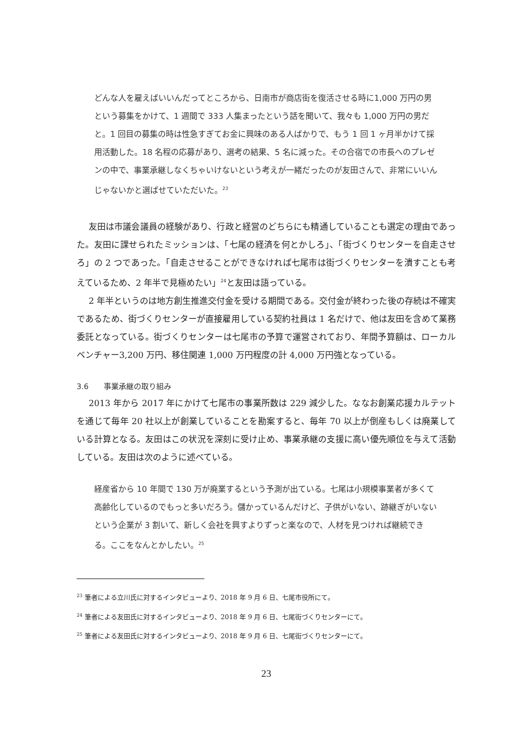どんな人を雇えばいいんだってところから、日南市が商店街を復活させる時に1,000 万円の男という募集をかけて、1 週間で 333 人集まったという話を聞いて、我々も 1,000 万円の男だと。1 回目の募集の時は性急すぎてお金に興味のある人ばかりで、もう 1 回 1 ヶ月半かけて採用活動した。18 名程の応募があり、選考の結果、5 名に減った。その合宿での市長へのプレゼンの中で、事業承継しなくちゃいけないという考えが一緒だったのが友田さんで、非常にいいんじゃないかと選ばせていただいた。<sup>23</sup>
友田は市議会議員の経験があり、行政と経営のどちらにも精通していることも選定の理由であった。友田に課せられたミッションは、「七尾の経済を何とかしろ」、「街づくりセンターを自走させろ」の 2 つであった。「自走させることができなければ七尾市は街づくりセンターを潰すことも考えているため、2 年半で見極めたい」<sup>24</sup>と友田は語っている。
2 年半というのは地方創生推進交付金を受ける期間である。交付金が終わった後の存続は不確実であるため、街づくりセンターが直接雇用している契約社員は 1 名だけで、他は友田を含めて業務委託となっている。街づくりセンターは七尾市の予算で運営されており、年間予算額は、ローカルベンチャー3,200 万円、移住関連 1,000 万円程度の計 4,000 万円強となっている。
3.6　　事業承継の取り組み
2013 年から 2017 年にかけて七尾市の事業所数は 229 減少した。ななお創業応援カルテットを通じて毎年 20 社以上が創業していることを勘案すると、毎年 70 以上が倒産もしくは廃業している計算となる。友田はこの状況を深刻に受け止め、事業承継の支援に高い優先順位を与えて活動している。友田は次のように述べている。
経産省から 10 年間で 130 万が廃業するという予測が出ている。七尾は小規模事業者が多くて高齢化しているのでもっと多いだろう。儲かっているんだけど、子供がいない、跡継ぎがいないという企業が 3 割いて、新しく会社を興すよりずっと楽なので、人材を見つければ継続できる。ここをなんとかしたい。<sup>25</sup>
<sup>23</sup> 筆者による立川氏に対するインタビューより、2018 年 9 月 6 日、七尾市役所にて。
<sup>24</sup> 筆者による友田氏に対するインタビューより、2018 年 9 月 6 日、七尾街づくりセンターにて。
<sup>25</sup> 筆者による友田氏に対するインタビューより、2018 年 9 月 6 日、七尾街づくりセンターにて。
23